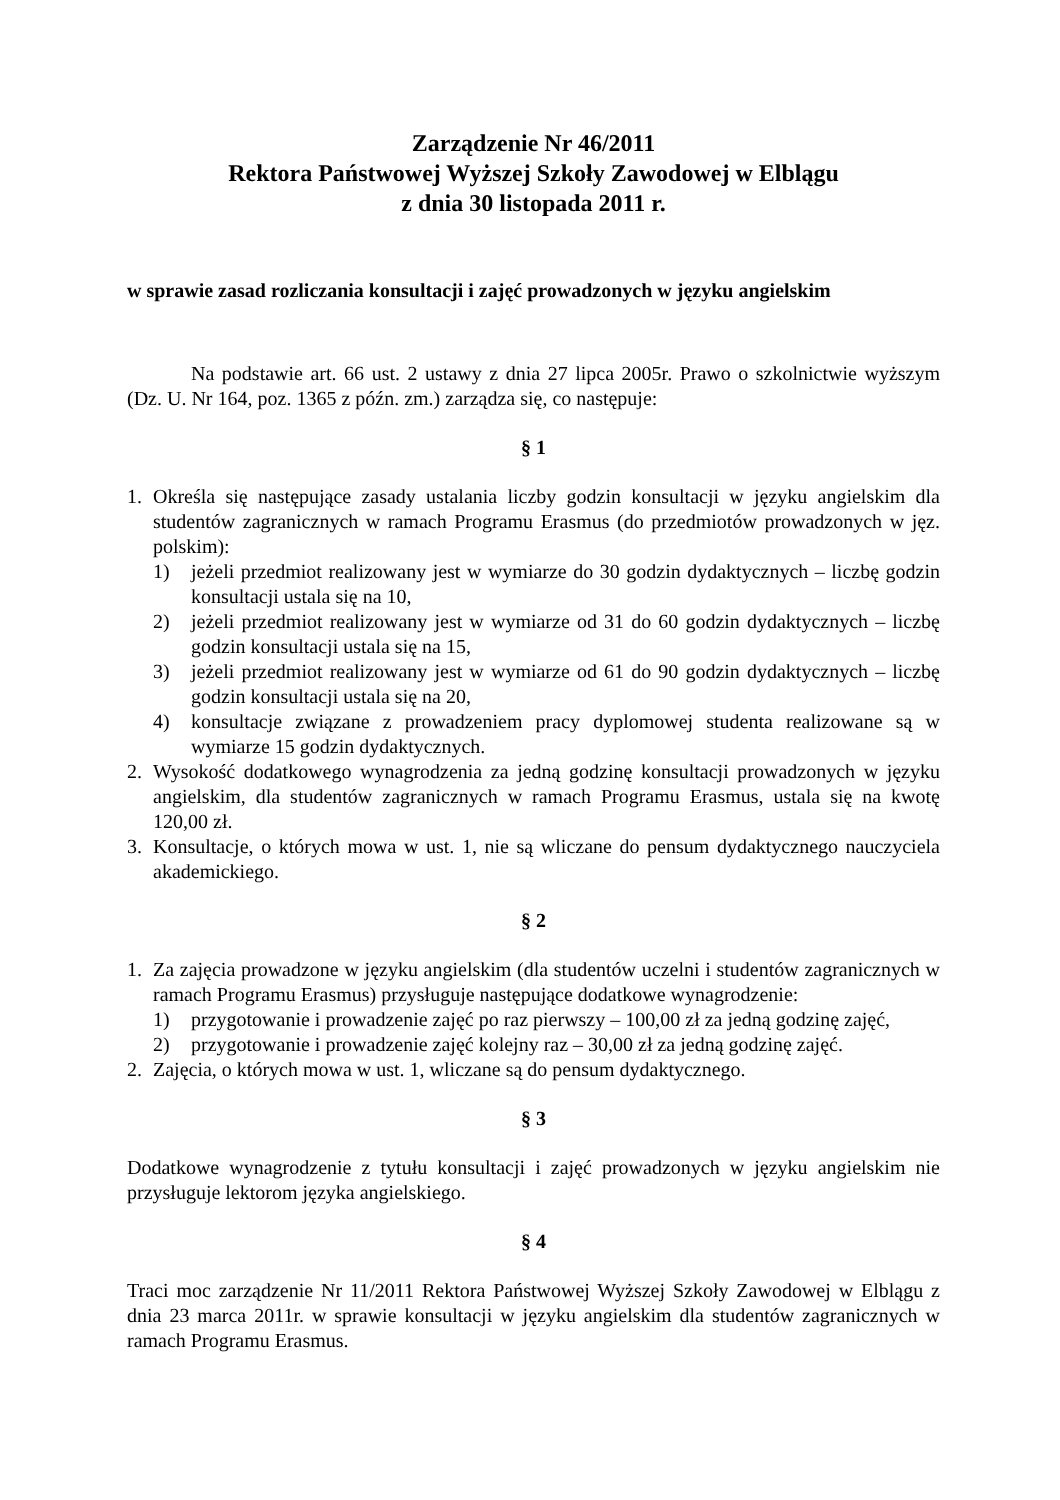Zarządzenie Nr 46/2011
Rektora Państwowej Wyższej Szkoły Zawodowej w Elblągu
z dnia 30 listopada 2011 r.
w sprawie zasad rozliczania konsultacji i zajęć prowadzonych w języku angielskim
Na podstawie art. 66 ust. 2 ustawy z dnia 27 lipca 2005r. Prawo o szkolnictwie wyższym (Dz. U. Nr 164, poz. 1365 z późn. zm.) zarządza się, co następuje:
§ 1
1. Określa się następujące zasady ustalania liczby godzin konsultacji w języku angielskim dla studentów zagranicznych w ramach Programu Erasmus (do przedmiotów prowadzonych w jęz. polskim):
1) jeżeli przedmiot realizowany jest w wymiarze do 30 godzin dydaktycznych – liczbę godzin konsultacji ustala się na 10,
2) jeżeli przedmiot realizowany jest w wymiarze od 31 do 60 godzin dydaktycznych – liczbę godzin konsultacji ustala się na 15,
3) jeżeli przedmiot realizowany jest w wymiarze od 61 do 90 godzin dydaktycznych – liczbę godzin konsultacji ustala się na 20,
4) konsultacje związane z prowadzeniem pracy dyplomowej studenta realizowane są w wymiarze 15 godzin dydaktycznych.
2. Wysokość dodatkowego wynagrodzenia za jedną godzinę konsultacji prowadzonych w języku angielskim, dla studentów zagranicznych w ramach Programu Erasmus, ustala się na kwotę 120,00 zł.
3. Konsultacje, o których mowa w ust. 1, nie są wliczane do pensum dydaktycznego nauczyciela akademickiego.
§ 2
1. Za zajęcia prowadzone w języku angielskim (dla studentów uczelni i studentów zagranicznych w ramach Programu Erasmus) przysługuje następujące dodatkowe wynagrodzenie:
1) przygotowanie i prowadzenie zajęć po raz pierwszy – 100,00 zł za jedną godzinę zajęć,
2) przygotowanie i prowadzenie zajęć kolejny raz – 30,00 zł za jedną godzinę zajęć.
2. Zajęcia, o których mowa w ust. 1, wliczane są do pensum dydaktycznego.
§ 3
Dodatkowe wynagrodzenie z tytułu konsultacji i zajęć prowadzonych w języku angielskim nie przysługuje lektorom języka angielskiego.
§ 4
Traci moc zarządzenie Nr 11/2011 Rektora Państwowej Wyższej Szkoły Zawodowej w Elblągu z dnia 23 marca 2011r. w sprawie konsultacji w języku angielskim dla studentów zagranicznych w ramach Programu Erasmus.